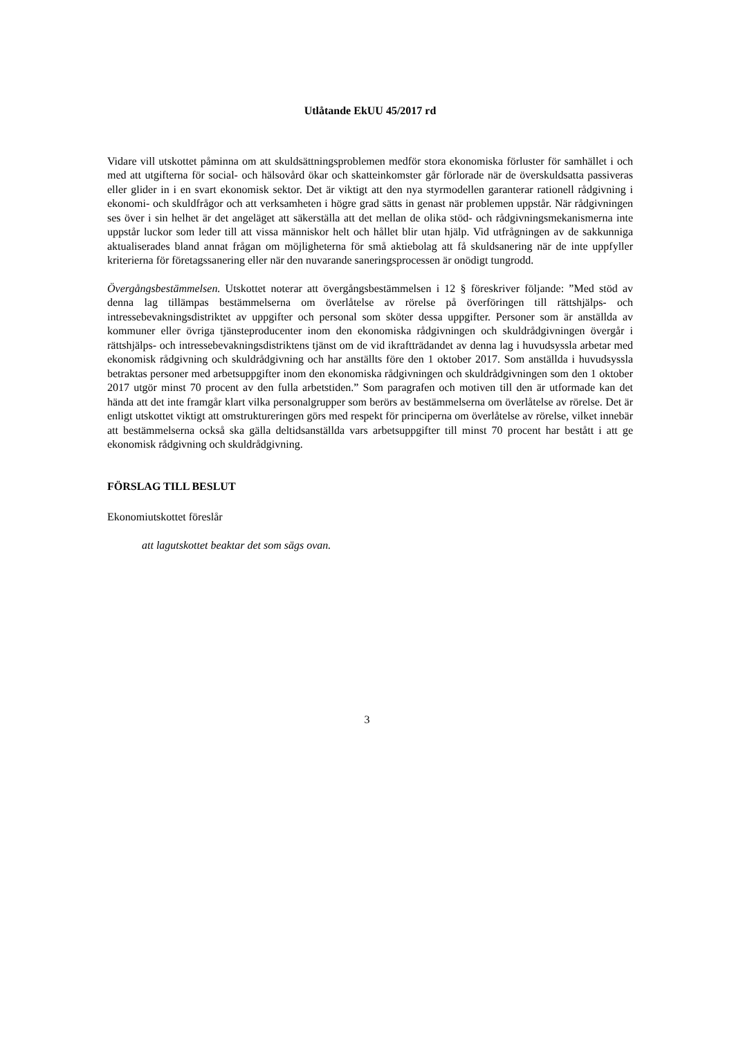Utlåtande EkUU 45/2017 rd
Vidare vill utskottet påminna om att skuldsättningsproblemen medför stora ekonomiska förluster för samhället i och med att utgifterna för social- och hälsovård ökar och skatteinkomster går förlorade när de överskuldsatta passiveras eller glider in i en svart ekonomisk sektor. Det är viktigt att den nya styrmodellen garanterar rationell rådgivning i ekonomi- och skuldfrågor och att verksamheten i högre grad sätts in genast när problemen uppstår. När rådgivningen ses över i sin helhet är det angeläget att säkerställa att det mellan de olika stöd- och rådgivningsmekanismerna inte uppstår luckor som leder till att vissa människor helt och hållet blir utan hjälp. Vid utfrågningen av de sakkunniga aktualiserades bland annat frågan om möjligheterna för små aktiebolag att få skuldsanering när de inte uppfyller kriterierna för företagssanering eller när den nuvarande saneringsprocessen är onödigt tungrodd.
Övergångsbestämmelsen. Utskottet noterar att övergångsbestämmelsen i 12 § föreskriver följande: ”Med stöd av denna lag tillämpas bestämmelserna om överlåtelse av rörelse på överföringen till rättshjälps- och intressebevakningsdistriktet av uppgifter och personal som sköter dessa uppgifter. Personer som är anställda av kommuner eller övriga tjänsteproducenter inom den ekonomiska rådgivningen och skuldrådgivningen övergår i rättshjälps- och intressebevakningsdistriktens tjänst om de vid ikraftträdandet av denna lag i huvudsyssla arbetar med ekonomisk rådgivning och skuldrådgivning och har anställts före den 1 oktober 2017. Som anställda i huvudsyssla betraktas personer med arbetsuppgifter inom den ekonomiska rådgivningen och skuldrådgivningen som den 1 oktober 2017 utgör minst 70 procent av den fulla arbetstiden.” Som paragrafen och motiven till den är utformade kan det hända att det inte framgår klart vilka personalgrupper som berörs av bestämmelserna om överlåtelse av rörelse. Det är enligt utskottet viktigt att omstruktureringen görs med respekt för principerna om överlåtelse av rörelse, vilket innebär att bestämmelserna också ska gälla deltidsanställda vars arbetsuppgifter till minst 70 procent har bestått i att ge ekonomisk rådgivning och skuldrådgivning.
FÖRSLAG TILL BESLUT
Ekonomiutskottet föreslår
att lagutskottet beaktar det som sägs ovan.
3